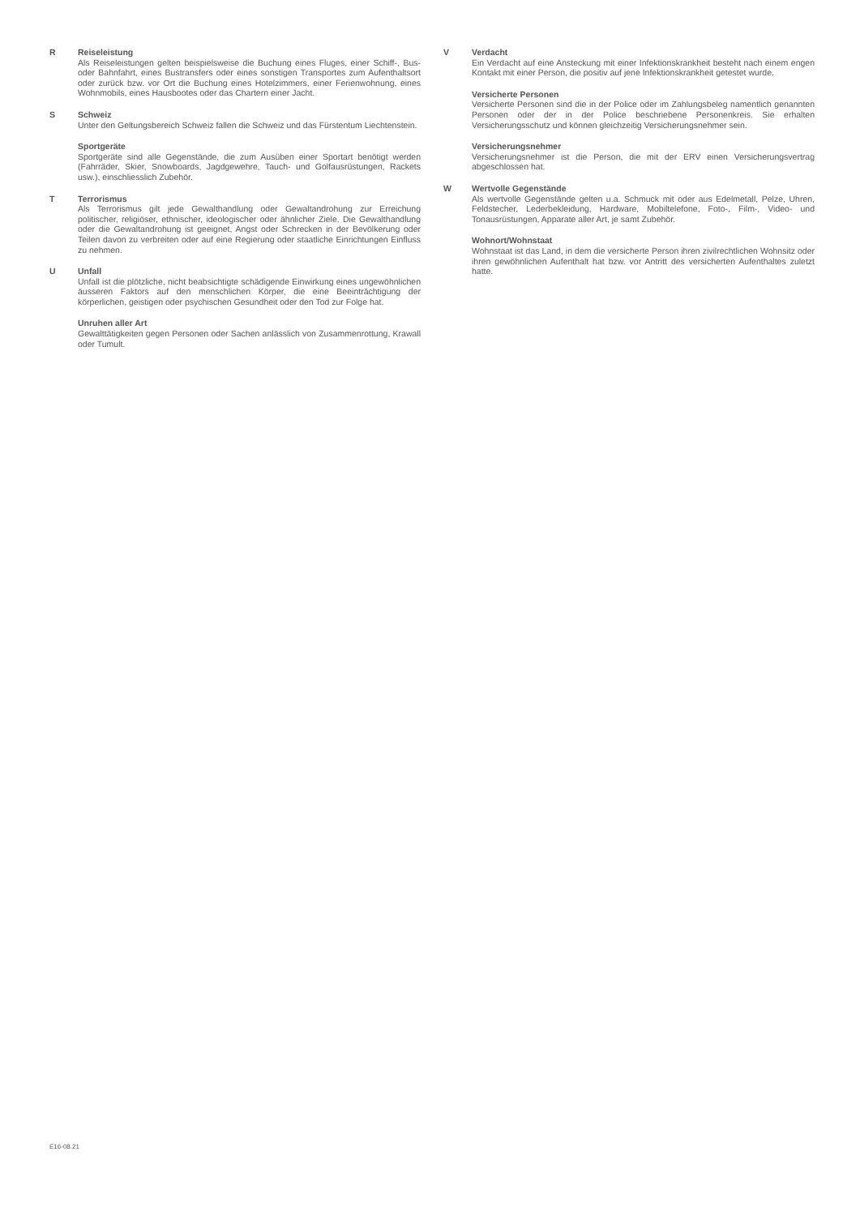R Reiseleistung
Als Reiseleistungen gelten beispielsweise die Buchung eines Fluges, einer Schiff-, Bus- oder Bahnfahrt, eines Bustransfers oder eines sonstigen Transportes zum Aufenthaltsort oder zurück bzw. vor Ort die Buchung eines Hotelzimmers, einer Ferienwohnung, eines Wohnmobils, eines Hausbootes oder das Chartern einer Jacht.
S Schweiz
Unter den Geltungsbereich Schweiz fallen die Schweiz und das Fürstentum Liechtenstein.
Sportgeräte
Sportgeräte sind alle Gegenstände, die zum Ausüben einer Sportart benötigt werden (Fahrräder, Skier, Snowboards, Jagdgewehre, Tauch- und Golfausrüstungen, Rackets usw.), einschliesslich Zubehör.
T Terrorismus
Als Terrorismus gilt jede Gewalthandlung oder Gewaltandrohung zur Erreichung politischer, religiöser, ethnischer, ideologischer oder ähnlicher Ziele. Die Gewalthandlung oder die Gewaltandrohung ist geeignet, Angst oder Schrecken in der Bevölkerung oder Teilen davon zu verbreiten oder auf eine Regierung oder staatliche Einrichtungen Einfluss zu nehmen.
U Unfall
Unfall ist die plötzliche, nicht beabsichtigte schädigende Einwirkung eines ungewöhnlichen äusseren Faktors auf den menschlichen Körper, die eine Beeinträchtigung der körperlichen, geistigen oder psychischen Gesundheit oder den Tod zur Folge hat.
Unruhen aller Art
Gewalttätigkeiten gegen Personen oder Sachen anlässlich von Zusammenrottung, Krawall oder Tumult.
V Verdacht
Ein Verdacht auf eine Ansteckung mit einer Infektionskrankheit besteht nach einem engen Kontakt mit einer Person, die positiv auf jene Infektionskrankheit getestet wurde.
Versicherte Personen
Versicherte Personen sind die in der Police oder im Zahlungsbeleg namentlich genannten Personen oder der in der Police beschriebene Personenkreis. Sie erhalten Versicherungsschutz und können gleichzeitig Versicherungsnehmer sein.
Versicherungsnehmer
Versicherungsnehmer ist die Person, die mit der ERV einen Versicherungsvertrag abgeschlossen hat.
W Wertvolle Gegenstände
Als wertvolle Gegenstände gelten u.a. Schmuck mit oder aus Edelmetall, Pelze, Uhren, Feldstecher, Lederbekleidung, Hardware, Mobiltelefone, Foto-, Film-, Video- und Tonausrüstungen, Apparate aller Art, je samt Zubehör.
Wohnort/Wohnstaat
Wohnstaat ist das Land, in dem die versicherte Person ihren zivilrechtlichen Wohnsitz oder ihren gewöhnlichen Aufenthalt hat bzw. vor Antritt des versicherten Aufenthaltes zuletzt hatte.
E16-08.21